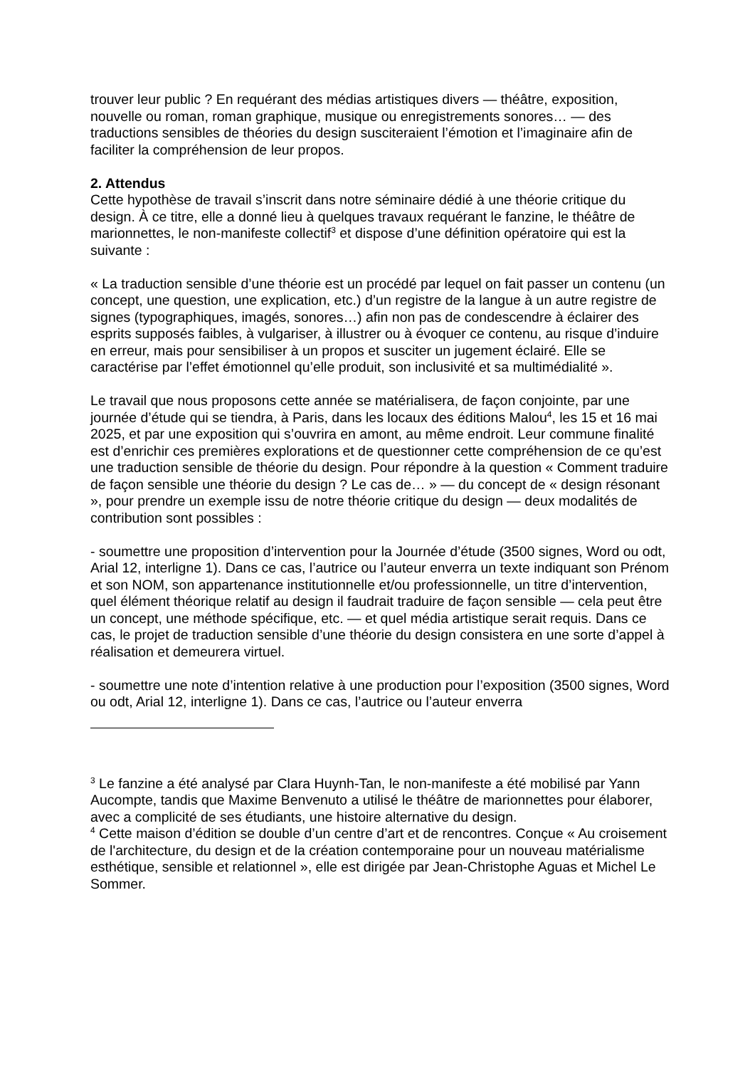trouver leur public ? En requérant des médias artistiques divers — théâtre, exposition, nouvelle ou roman, roman graphique, musique ou enregistrements sonores… — des traductions sensibles de théories du design susciteraient l’émotion et l’imaginaire afin de faciliter la compréhension de leur propos.
2. Attendus
Cette hypothèse de travail s’inscrit dans notre séminaire dédié à une théorie critique du design. À ce titre, elle a donné lieu à quelques travaux requérant le fanzine, le théâtre de marionnettes, le non-manifeste collectif<sup>3</sup> et dispose d’une définition opératoire qui est la suivante :
« La traduction sensible d’une théorie est un procédé par lequel on fait passer un contenu (un concept, une question, une explication, etc.) d’un registre de la langue à un autre registre de signes (typographiques, imagés, sonores…) afin non pas de condescendre à éclairer des esprits supposés faibles, à vulgariser, à illustrer ou à évoquer ce contenu, au risque d’induire en erreur, mais pour sensibiliser à un propos et susciter un jugement éclairé. Elle se caractérise par l’effet émotionnel qu’elle produit, son inclusivité et sa multimédialité ».
Le travail que nous proposons cette année se matérialisera, de façon conjointe, par une journée d’étude qui se tiendra, à Paris, dans les locaux des éditions Malou<sup>4</sup>, les 15 et 16 mai 2025, et par une exposition qui s’ouvrira en amont, au même endroit. Leur commune finalité est d’enrichir ces premières explorations et de questionner cette compréhension de ce qu’est une traduction sensible de théorie du design. Pour répondre à la question « Comment traduire de façon sensible une théorie du design ? Le cas de… » — du concept de « design résonant », pour prendre un exemple issu de notre théorie critique du design — deux modalités de contribution sont possibles :
- soumettre une proposition d’intervention pour la Journée d’étude (3500 signes, Word ou odt, Arial 12, interligne 1). Dans ce cas, l’autrice ou l’auteur enverra un texte indiquant son Prénom et son NOM, son appartenance institutionnelle et/ou professionnelle, un titre d’intervention, quel élément théorique relatif au design il faudrait traduire de façon sensible — cela peut être un concept, une méthode spécifique, etc. — et quel média artistique serait requis. Dans ce cas, le projet de traduction sensible d’une théorie du design consistera en une sorte d’appel à réalisation et demeurera virtuel.
- soumettre une note d’intention relative à une production pour l’exposition (3500 signes, Word ou odt, Arial 12, interligne 1). Dans ce cas, l’autrice ou l’auteur enverra
<sup>3</sup> Le fanzine a été analysé par Clara Huynh-Tan, le non-manifeste a été mobilisé par Yann Aucompte, tandis que Maxime Benvenuto a utilisé le théâtre de marionnettes pour élaborer, avec a complicité de ses étudiants, une histoire alternative du design.
<sup>4</sup> Cette maison d’édition se double d’un centre d’art et de rencontres. Conçue « Au croisement de l'architecture, du design et de la création contemporaine pour un nouveau matérialisme esthétique, sensible et relationnel », elle est dirigée par Jean-Christophe Aguas et Michel Le Sommer.